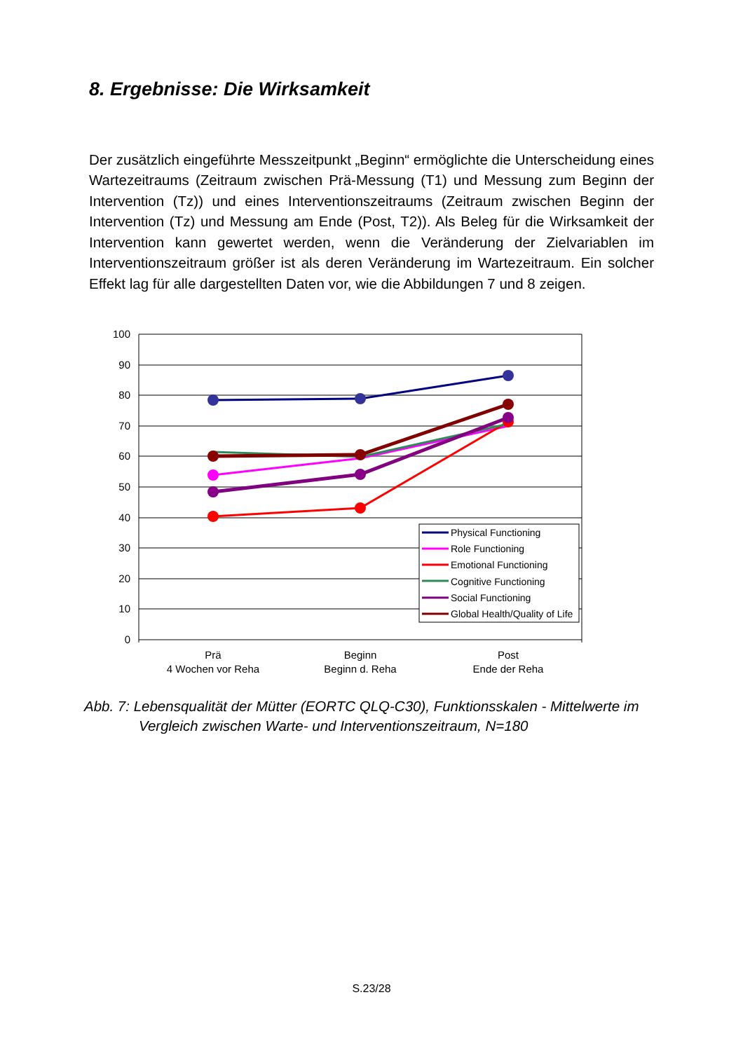8. Ergebnisse: Die Wirksamkeit
Der zusätzlich eingeführte Messzeitpunkt „Beginn“ ermöglichte die Unterscheidung eines Wartezeitraums (Zeitraum zwischen Prä-Messung (T1) und Messung zum Beginn der Intervention (Tz)) und eines Interventionszeitraums (Zeitraum zwischen Beginn der Intervention (Tz) und Messung am Ende (Post, T2)). Als Beleg für die Wirksamkeit der Intervention kann gewertet werden, wenn die Veränderung der Zielvariablen im Interventionszeitraum größer ist als deren Veränderung im Wartezeitraum. Ein solcher Effekt lag für alle dargestellten Daten vor, wie die Abbildungen 7 und 8 zeigen.
100
90
80
70
60
50
40
30
20
10
0
Physical Functioning
Role Functioning
Emotional Functioning
Cognitive Functioning
Social Functioning
Global Health/Quality of Life
Prä
4 Wochen vor Reha
Beginn
Beginn d. Reha
Post
Ende der Reha
Abb. 7: Lebensqualität der Mütter (EORTC QLQ-C30), Funktionsskalen - Mittelwerte im
Vergleich zwischen Warte- und Interventionszeitraum, N=180
S.23/28